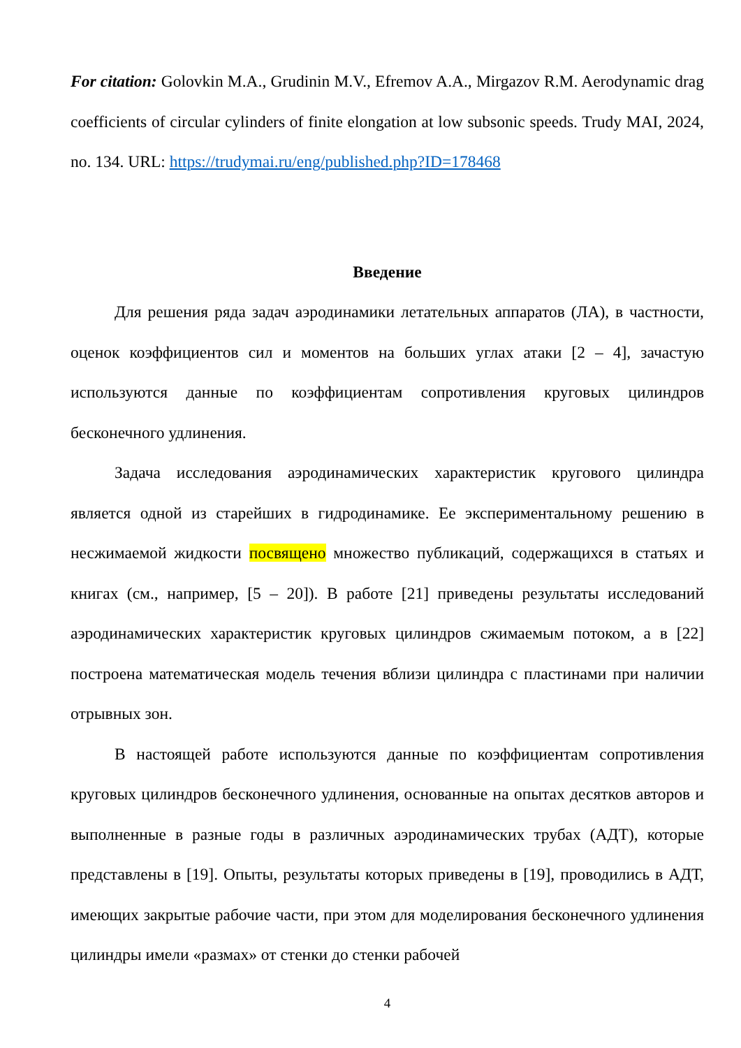For citation: Golovkin M.A., Grudinin M.V., Efremov A.A., Mirgazov R.M. Aerodynamic drag coefficients of circular cylinders of finite elongation at low subsonic speeds. Trudy MAI, 2024, no. 134. URL: https://trudymai.ru/eng/published.php?ID=178468
Введение
Для решения ряда задач аэродинамики летательных аппаратов (ЛА), в частности, оценок коэффициентов сил и моментов на больших углах атаки [2 – 4], зачастую используются данные по коэффициентам сопротивления круговых цилиндров бесконечного удлинения.
Задача исследования аэродинамических характеристик кругового цилиндра является одной из старейших в гидродинамике. Ее экспериментальному решению в несжимаемой жидкости посвящено множество публикаций, содержащихся в статьях и книгах (см., например, [5 – 20]). В работе [21] приведены результаты исследований аэродинамических характеристик круговых цилиндров сжимаемым потоком, а в [22] построена математическая модель течения вблизи цилиндра с пластинами при наличии отрывных зон.
В настоящей работе используются данные по коэффициентам сопротивления круговых цилиндров бесконечного удлинения, основанные на опытах десятков авторов и выполненные в разные годы в различных аэродинамических трубах (АДТ), которые представлены в [19]. Опыты, результаты которых приведены в [19], проводились в АДТ, имеющих закрытые рабочие части, при этом для моделирования бесконечного удлинения цилиндры имели «размах» от стенки до стенки рабочей
4